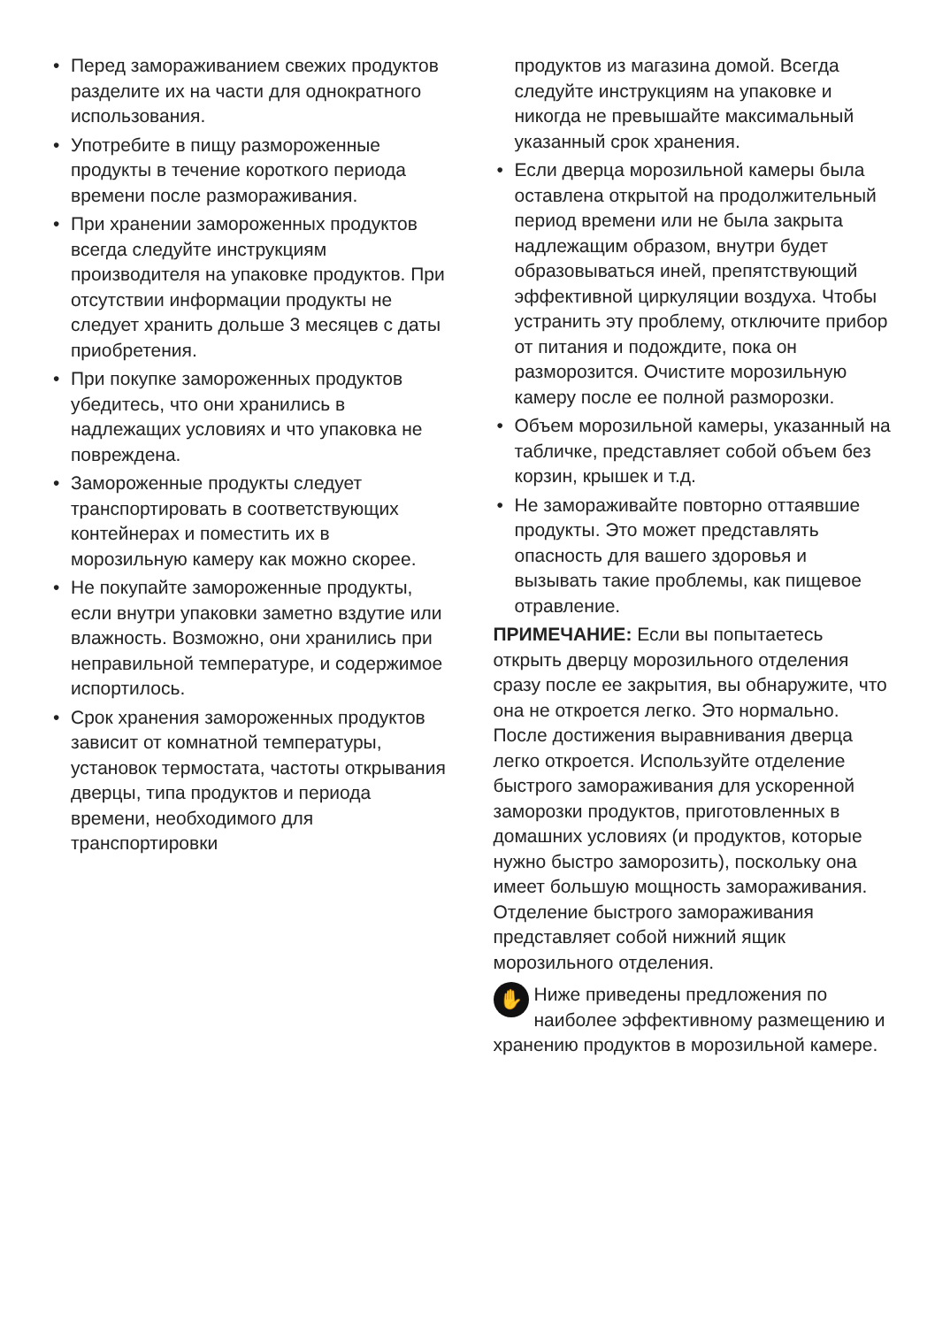• Перед замораживанием свежих продуктов разделите их на части для однократного использования.
• Употребите в пищу размороженные продукты в течение короткого периода времени после размораживания.
• При хранении замороженных продуктов всегда следуйте инструкциям производителя на упаковке продуктов. При отсутствии информации продукты не следует хранить дольше 3 месяцев с даты приобретения.
• При покупке замороженных продуктов убедитесь, что они хранились в надлежащих условиях и что упаковка не повреждена.
• Замороженные продукты следует транспортировать в соответствующих контейнерах и поместить их в морозильную камеру как можно скорее.
• Не покупайте замороженные продукты, если внутри упаковки заметно вздутие или влажность. Возможно, они хранились при неправильной температуре, и содержимое испортилось.
• Срок хранения замороженных продуктов зависит от комнатной температуры, установок термостата, частоты открывания дверцы, типа продуктов и периода времени, необходимого для транспортировки
продуктов из магазина домой. Всегда следуйте инструкциям на упаковке и никогда не превышайте максимальный указанный срок хранения.
• Если дверца морозильной камеры была оставлена открытой на продолжительный период времени или не была закрыта надлежащим образом, внутри будет образовываться иней, препятствующий эффективной циркуляции воздуха. Чтобы устранить эту проблему, отключите прибор от питания и подождите, пока он разморозится. Очистите морозильную камеру после ее полной разморозки.
• Объем морозильной камеры, указанный на табличке, представляет собой объем без корзин, крышек и т.д.
• Не замораживайте повторно оттаявшие продукты. Это может представлять опасность для вашего здоровья и вызывать такие проблемы, как пищевое отравление.
ПРИМЕЧАНИЕ: Если вы попытаетесь открыть дверцу морозильного отделения сразу после ее закрытия, вы обнаружите, что она не откроется легко. Это нормально. После достижения выравнивания дверца легко откроется. Используйте отделение быстрого замораживания для ускоренной заморозки продуктов, приготовленных в домашних условиях (и продуктов, которые нужно быстро заморозить), поскольку она имеет большую мощность замораживания. Отделение быстрого замораживания представляет собой нижний ящик морозильного отделения.
✋ Ниже приведены предложения по наиболее эффективному размещению и хранению продуктов в морозильной камере.